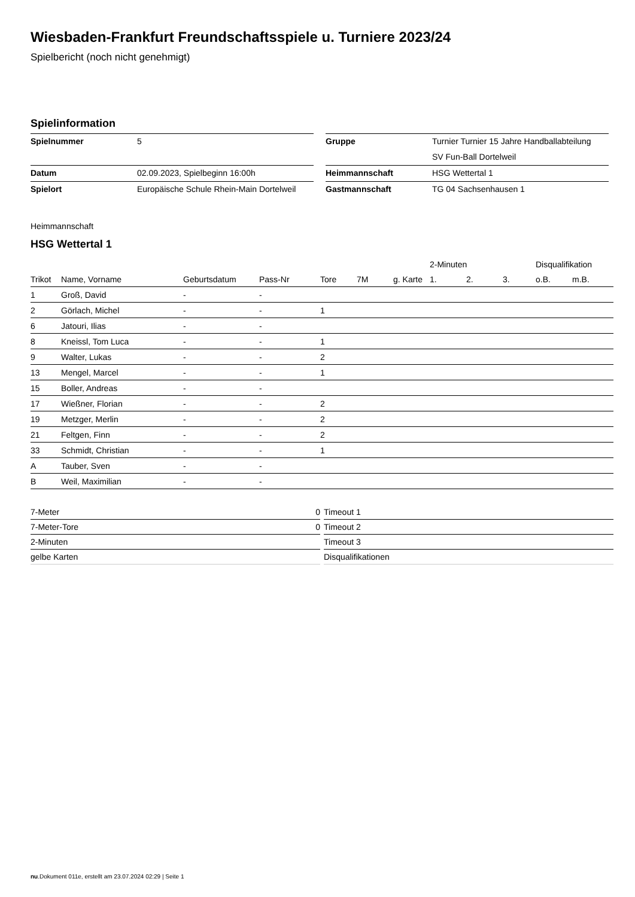Wiesbaden-Frankfurt Freundschaftsspiele u. Turniere 2023/24
Spielbericht (noch nicht genehmigt)
Spielinformation
| Spielnummer | 5 |
| Datum | 02.09.2023, Spielbeginn 16:00h |
| Spielort | Europäische Schule Rhein-Main Dortelweil |
| Gruppe | Turnier Turnier 15 Jahre Handballabteilung |
| | SV Fun-Ball Dortelweil |
| Heimmannschaft | HSG Wettertal 1 |
| Gastmannschaft | TG 04 Sachsenhausen 1 |
Heimmannschaft
HSG Wettertal 1
| | | | | | | | | 2-Minuten | | | Disqualifikation | |
| --- | --- | --- | --- | --- | --- | --- | --- | --- | --- | --- | --- | --- |
| Trikot | Name, Vorname | Geburtsdatum | Pass-Nr | Tore | 7M | g. Karte | | 1. | 2. | 3. | o.B. | m.B. |
| 1 | Groß, David | - | - | | | | | | | | | |
| 2 | Görlach, Michel | - | - | 1 | | | | | | | | |
| 6 | Jatouri, Ilias | - | - | | | | | | | | | |
| 8 | Kneissl, Tom Luca | - | - | 1 | | | | | | | | |
| 9 | Walter, Lukas | - | - | 2 | | | | | | | | |
| 13 | Mengel, Marcel | - | - | 1 | | | | | | | | |
| 15 | Boller, Andreas | - | - | | | | | | | | | |
| 17 | Wießner, Florian | - | - | 2 | | | | | | | | |
| 19 | Metzger, Merlin | - | - | 2 | | | | | | | | |
| 21 | Feltgen, Finn | - | - | 2 | | | | | | | | |
| 33 | Schmidt, Christian | - | - | 1 | | | | | | | | |
| A | Tauber, Sven | - | - | | | | | | | | | |
| B | Weil, Maximilian | - | - | | | | | | | | | |
| 7-Meter | 0 |
| 7-Meter-Tore | 0 |
| 2-Minuten | |
| gelbe Karten | |
| Timeout 1 |
| Timeout 2 |
| Timeout 3 |
| Disqualifikationen |
nu.Dokument 011e, erstellt am 23.07.2024 02:29 | Seite 1